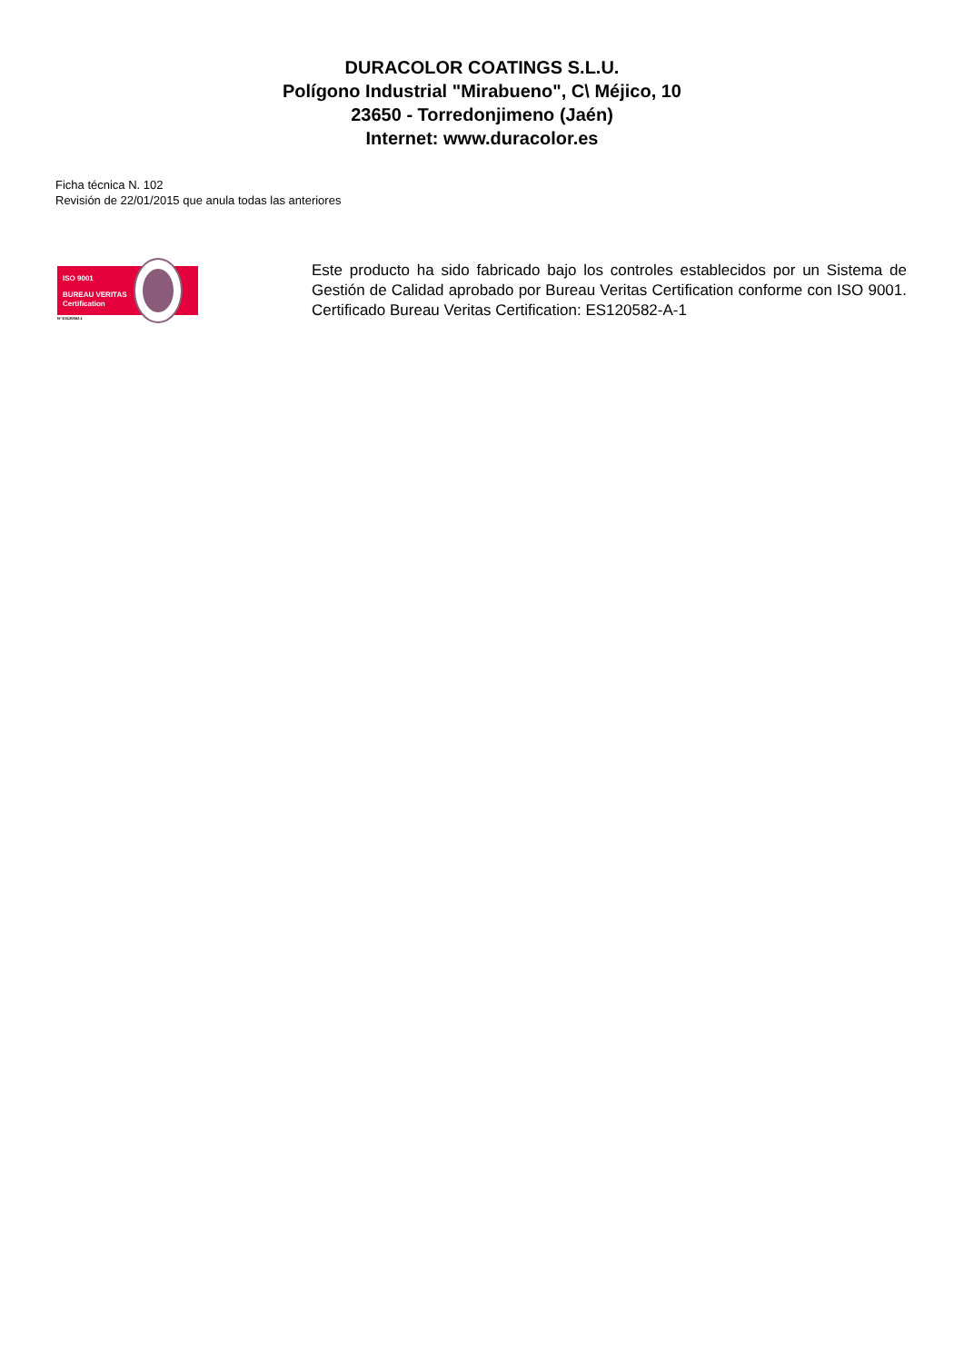DURACOLOR COATINGS S.L.U.
Polígono Industrial "Mirabueno", C\ Méjico, 10
23650 - Torredonjimeno (Jaén)
Internet: www.duracolor.es
Ficha técnica N. 102
Revisión de 22/01/2015 que anula todas las anteriores
ISO 9001
BUREAU VERITAS
Certification
Nº ES120582-1
Este producto ha sido fabricado bajo los controles establecidos por un Sistema de Gestión de Calidad aprobado por Bureau Veritas Certification conforme con ISO 9001. Certificado Bureau Veritas Certification: ES120582-A-1